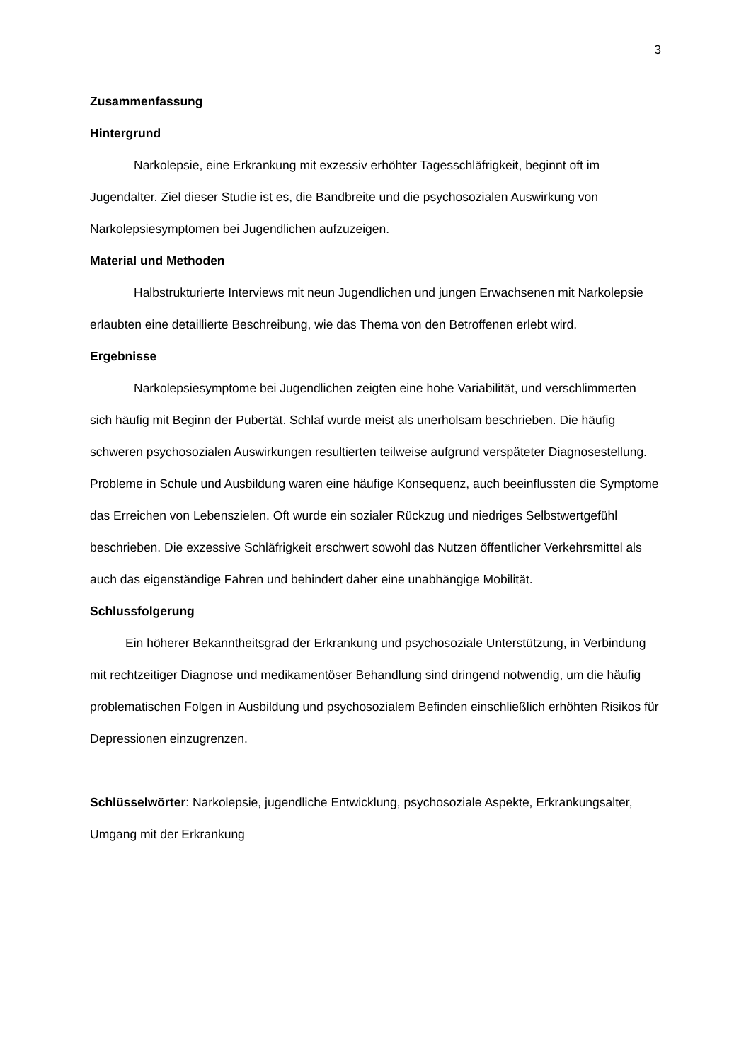3
Zusammenfassung
Hintergrund
Narkolepsie, eine Erkrankung mit exzessiv erhöhter Tagesschläfrigkeit, beginnt oft im Jugendalter. Ziel dieser Studie ist es, die Bandbreite und die psychosozialen Auswirkung von Narkolepsiesymptomen bei Jugendlichen aufzuzeigen.
Material und Methoden
Halbstrukturierte Interviews mit neun Jugendlichen und jungen Erwachsenen mit Narkolepsie erlaubten eine detaillierte Beschreibung, wie das Thema von den Betroffenen erlebt wird.
Ergebnisse
Narkolepsiesymptome bei Jugendlichen zeigten eine hohe Variabilität, und verschlimmerten sich häufig mit Beginn der Pubertät. Schlaf wurde meist als unerholsam beschrieben. Die häufig schweren psychosozialen Auswirkungen resultierten teilweise aufgrund verspäteter Diagnosestellung. Probleme in Schule und Ausbildung waren eine häufige Konsequenz, auch beeinflussten die Symptome das Erreichen von Lebenszielen. Oft wurde ein sozialer Rückzug und niedriges Selbstwertgefühl beschrieben. Die exzessive Schläfrigkeit erschwert sowohl das Nutzen öffentlicher Verkehrsmittel als auch das eigenständige Fahren und behindert daher eine unabhängige Mobilität.
Schlussfolgerung
Ein höherer Bekanntheitsgrad der Erkrankung und psychosoziale Unterstützung, in Verbindung mit rechtzeitiger Diagnose und medikamentöser Behandlung sind dringend notwendig, um die häufig problematischen Folgen in Ausbildung und psychosozialem Befinden einschließlich erhöhten Risikos für Depressionen einzugrenzen.
Schlüsselwörter: Narkolepsie, jugendliche Entwicklung, psychosoziale Aspekte, Erkrankungsalter, Umgang mit der Erkrankung